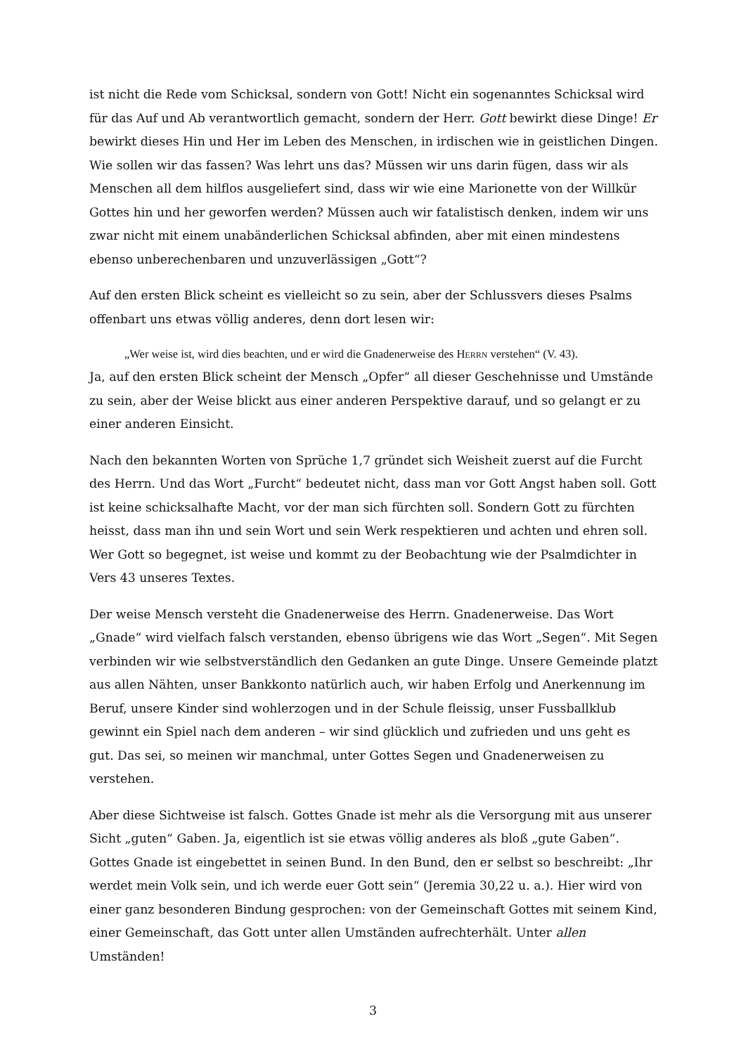ist nicht die Rede vom Schicksal, sondern von Gott! Nicht ein sogenanntes Schicksal wird für das Auf und Ab verantwortlich gemacht, sondern der Herr. Gott bewirkt diese Dinge! Er bewirkt dieses Hin und Her im Leben des Menschen, in irdischen wie in geistlichen Dingen. Wie sollen wir das fassen? Was lehrt uns das? Müssen wir uns darin fügen, dass wir als Menschen all dem hilflos ausgeliefert sind, dass wir wie eine Marionette von der Willkür Gottes hin und her geworfen werden? Müssen auch wir fatalistisch denken, indem wir uns zwar nicht mit einem unabänderlichen Schicksal abfinden, aber mit einen mindestens ebenso unberechenbaren und unzuverlässigen „Gott“?
Auf den ersten Blick scheint es vielleicht so zu sein, aber der Schlussvers dieses Psalms offenbart uns etwas völlig anderes, denn dort lesen wir:
„Wer weise ist, wird dies beachten, und er wird die Gnadenerweise des HERRN verstehen“ (V. 43).
Ja, auf den ersten Blick scheint der Mensch „Opfer“ all dieser Geschehnisse und Umstände zu sein, aber der Weise blickt aus einer anderen Perspektive darauf, und so gelangt er zu einer anderen Einsicht.
Nach den bekannten Worten von Sprüche 1,7 gründet sich Weisheit zuerst auf die Furcht des Herrn. Und das Wort „Furcht“ bedeutet nicht, dass man vor Gott Angst haben soll. Gott ist keine schicksalhafte Macht, vor der man sich fürchten soll. Sondern Gott zu fürchten heisst, dass man ihn und sein Wort und sein Werk respektieren und achten und ehren soll. Wer Gott so begegnet, ist weise und kommt zu der Beobachtung wie der Psalmdichter in Vers 43 unseres Textes.
Der weise Mensch versteht die Gnadenerweise des Herrn. Gnadenerweise. Das Wort „Gnade“ wird vielfach falsch verstanden, ebenso übrigens wie das Wort „Segen“. Mit Segen verbinden wir wie selbstverständlich den Gedanken an gute Dinge. Unsere Gemeinde platzt aus allen Nähten, unser Bankkonto natürlich auch, wir haben Erfolg und Anerkennung im Beruf, unsere Kinder sind wohlerzogen und in der Schule fleissig, unser Fussballklub gewinnt ein Spiel nach dem anderen – wir sind glücklich und zufrieden und uns geht es gut. Das sei, so meinen wir manchmal, unter Gottes Segen und Gnadenerweisen zu verstehen.
Aber diese Sichtweise ist falsch. Gottes Gnade ist mehr als die Versorgung mit aus unserer Sicht „guten“ Gaben. Ja, eigentlich ist sie etwas völlig anderes als bloß „gute Gaben“. Gottes Gnade ist eingebettet in seinen Bund. In den Bund, den er selbst so beschreibt: „Ihr werdet mein Volk sein, und ich werde euer Gott sein“ (Jeremia 30,22 u. a.). Hier wird von einer ganz besonderen Bindung gesprochen: von der Gemeinschaft Gottes mit seinem Kind, einer Gemeinschaft, das Gott unter allen Umständen aufrechterhält. Unter allen Umständen!
3